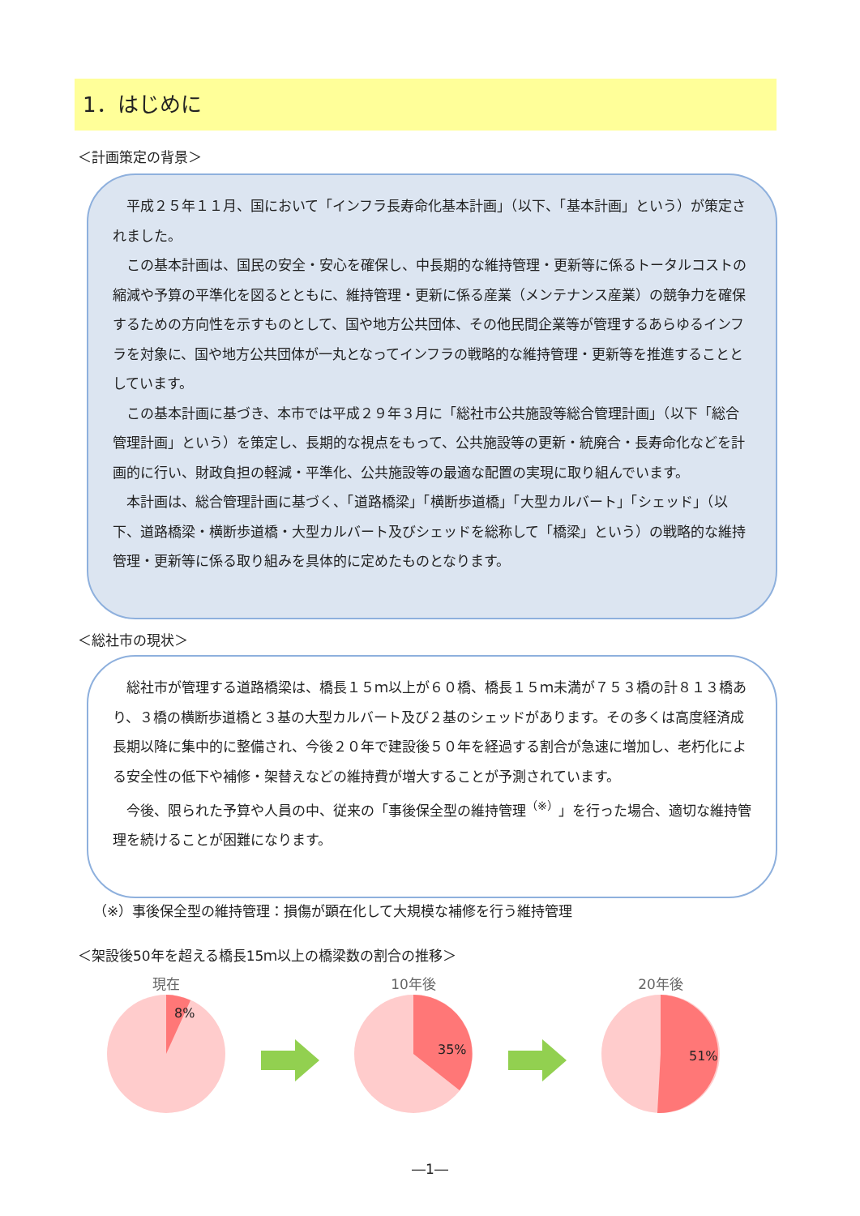1．はじめに
＜計画策定の背景＞
平成２５年１１月、国において「インフラ長寿命化基本計画」（以下、「基本計画」という）が策定されました。
この基本計画は、国民の安全・安心を確保し、中長期的な維持管理・更新等に係るトータルコストの縮減や予算の平準化を図るとともに、維持管理・更新に係る産業（メンテナンス産業）の競争力を確保するための方向性を示すものとして、国や地方公共団体、その他民間企業等が管理するあらゆるインフラを対象に、国や地方公共団体が一丸となってインフラの戦略的な維持管理・更新等を推進することとしています。
この基本計画に基づき、本市では平成２９年３月に「総社市公共施設等総合管理計画」（以下「総合管理計画」という）を策定し、長期的な視点をもって、公共施設等の更新・統廃合・長寿命化などを計画的に行い、財政負担の軽減・平準化、公共施設等の最適な配置の実現に取り組んでいます。
本計画は、総合管理計画に基づく、「道路橋梁」「横断歩道橋」「大型カルバート」「シェッド」（以下、道路橋梁・横断歩道橋・大型カルバート及びシェッドを総称して「橋梁」という）の戦略的な維持管理・更新等に係る取り組みを具体的に定めたものとなります。
＜総社市の現状＞
総社市が管理する道路橋梁は、橋長１５ｍ以上が６０橋、橋長１５ｍ未満が７５３橋の計８１３橋あり、３橋の横断歩道橋と３基の大型カルバート及び２基のシェッドがあります。その多くは高度経済成長期以降に集中的に整備され、今後２０年で建設後５０年を経過する割合が急速に増加し、老朽化による安全性の低下や補修・架替えなどの維持費が増大することが予測されています。
今後、限られた予算や人員の中、従来の「事後保全型の維持管理<sup>（※）</sup>」を行った場合、適切な維持管理を続けることが困難になります。
（※）事後保全型の維持管理：損傷が顕在化して大規模な補修を行う維持管理
＜架設後50年を超える橋長15ｍ以上の橋梁数の割合の推移＞
現在
8%
10年後
35%
20年後
51%
―1―